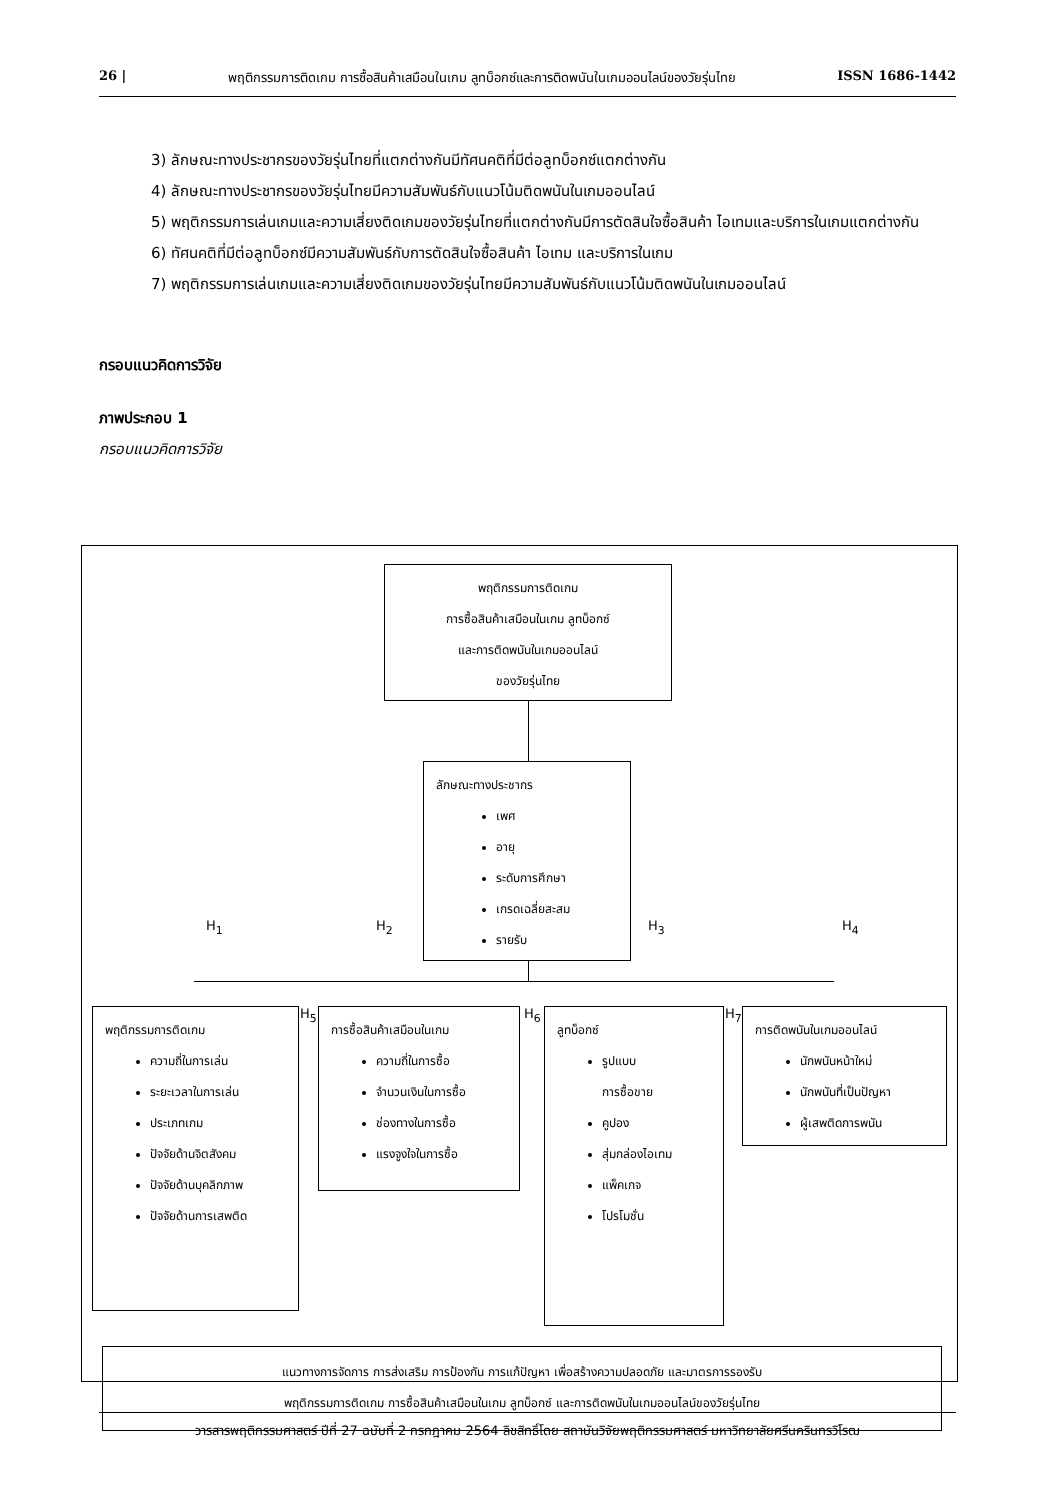26 | พฤติกรรมการติดเกม การซื้อสินค้าเสมือนในเกม ลูทบ็อกซ์และการติดพนันในเกมออนไลน์ของวัยรุ่นไทย ISSN 1686-1442
3) ลักษณะทางประชากรของวัยรุ่นไทยที่แตกต่างกันมีทัศนคติที่มีต่อลูทบ็อกซ์แตกต่างกัน
4) ลักษณะทางประชากรของวัยรุ่นไทยมีความสัมพันธ์กับแนวโน้มติดพนันในเกมออนไลน์
5) พฤติกรรมการเล่นเกมและความเสี่ยงติดเกมของวัยรุ่นไทยที่แตกต่างกันมีการตัดสินใจซื้อสินค้า ไอเทมและบริการในเกมแตกต่างกัน
6) ทัศนคติที่มีต่อลูทบ็อกซ์มีความสัมพันธ์กับการตัดสินใจซื้อสินค้า ไอเทม และบริการในเกม
7) พฤติกรรมการเล่นเกมและความเสี่ยงติดเกมของวัยรุ่นไทยมีความสัมพันธ์กับแนวโน้มติดพนันในเกมออนไลน์
กรอบแนวคิดการวิจัย
ภาพประกอบ 1
กรอบแนวคิดการวิจัย
พฤติกรรมการติดเกม
การซื้อสินค้าเสมือนในเกม ลูทบ็อกซ์
และการติดพนันในเกมออนไลน์
ของวัยรุ่นไทย
ลักษณะทางประชากร
เพศ
อายุ
ระดับการศึกษา
เกรดเฉลี่ยสะสม
รายรับ
H<sub>1</sub> H<sub>2</sub> H<sub>3</sub> H<sub>4</sub>
พฤติกรรมการติดเกม
ความถี่ในการเล่น
ระยะเวลาในการเล่น
ประเภทเกม
ปัจจัยด้านจิตสังคม
ปัจจัยด้านบุคลิกภาพ
ปัจจัยด้านการเสพติด
H<sub>5</sub>
การซื้อสินค้าเสมือนในเกม
ความถี่ในการซื้อ
จำนวนเงินในการซื้อ
ช่องทางในการซื้อ
แรงจูงใจในการซื้อ
H<sub>6</sub>
ลูทบ็อกซ์
รูปแบบ
การซื้อขาย
คูปอง
สุ่มกล่องไอเทม
แพ็คเกจ
โปรโมชั่น
H<sub>7</sub>
การติดพนันในเกมออนไลน์
นักพนันหน้าใหม่
นักพนันที่เป็นปัญหา
ผู้เสพติดการพนัน
แนวทางการจัดการ การส่งเสริม การป้องกัน การแก้ปัญหา เพื่อสร้างความปลอดภัย และมาตรการรองรับ
พฤติกรรมการติดเกม การซื้อสินค้าเสมือนในเกม ลูทบ็อกซ์ และการติดพนันในเกมออนไลน์ของวัยรุ่นไทย
วารสารพฤติกรรมศาสตร์ ปีที่ 27 ฉบับที่ 2 กรกฎาคม 2564 ลิขสิทธิ์โดย สถาบันวิจัยพฤติกรรมศาสตร์ มหาวิทยาลัยศรีนครินทรวิโรฒ